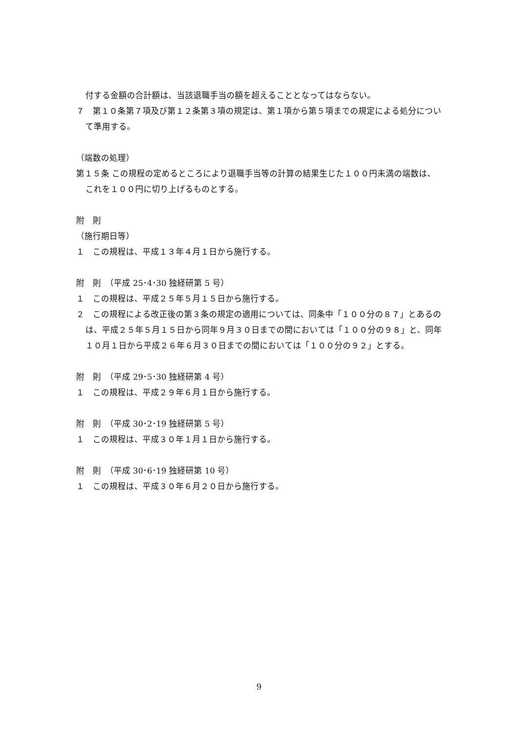付する金額の合計額は、当該退職手当の額を超えることとなってはならない。
７　第１０条第７項及び第１２条第３項の規定は、第１項から第５項までの規定による処分について準用する。
（端数の処理）
第１５条 この規程の定めるところにより退職手当等の計算の結果生じた１００円未満の端数は、これを１００円に切り上げるものとする。
附　則
（施行期日等）
１　この規程は、平成１３年４月１日から施行する。
附　則　（平成 25･4･30 独経研第 5 号）
１　この規程は、平成２５年５月１５日から施行する。
２　この規程による改正後の第３条の規定の適用については、同条中「１００分の８７」とあるのは、平成２５年５月１５日から同年９月３０日までの間においては「１００分の９８」と、同年１０月１日から平成２６年６月３０日までの間においては「１００分の９２」とする。
附　則　（平成 29･5･30 独経研第 4 号）
１　この規程は、平成２９年６月１日から施行する。
附　則　（平成 30･2･19 独経研第 5 号）
１　この規程は、平成３０年１月１日から施行する。
附　則　（平成 30･6･19 独経研第 10 号）
１　この規程は、平成３０年６月２０日から施行する。
9